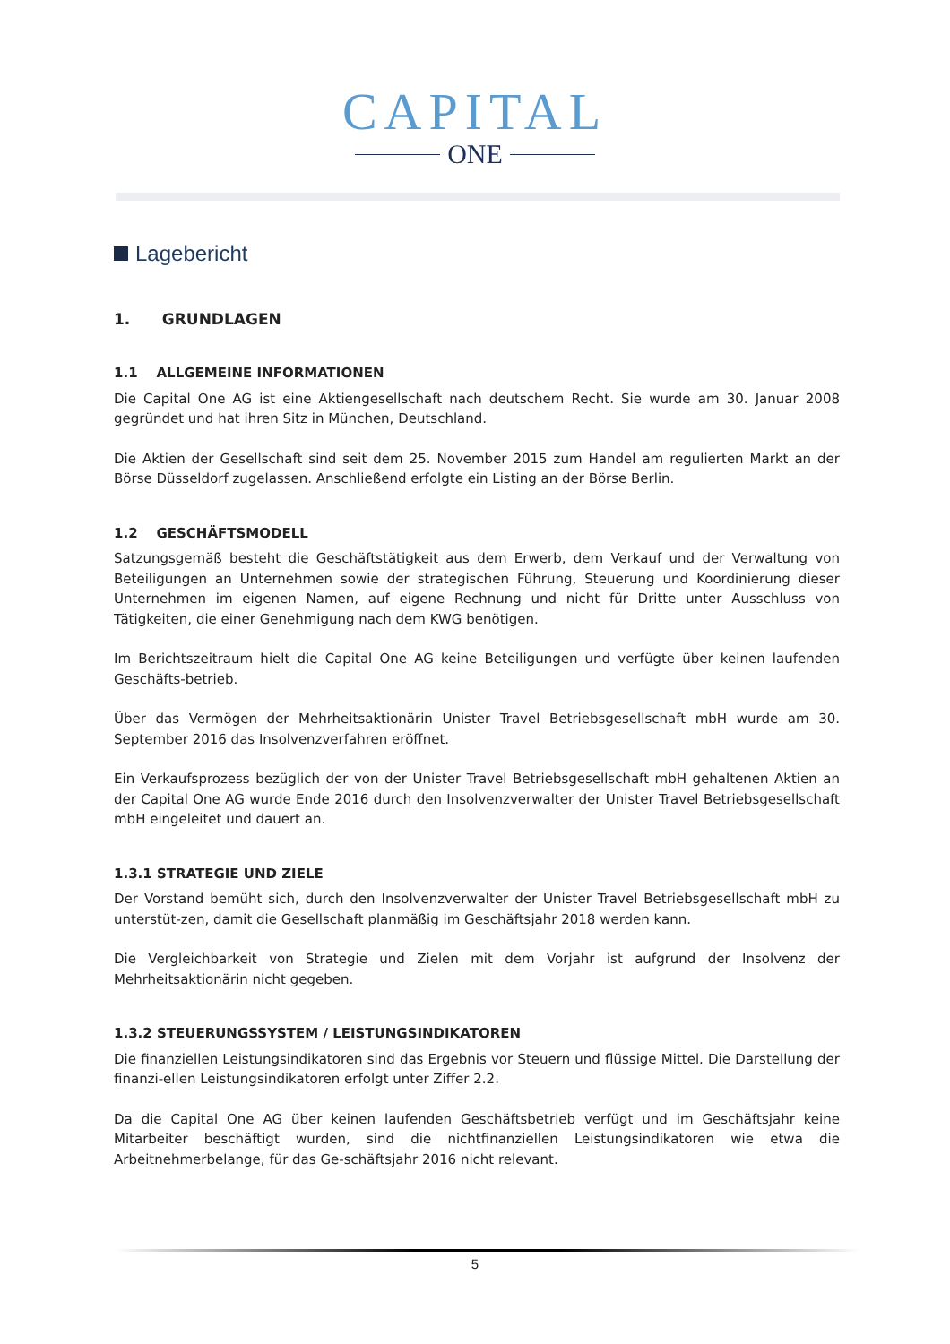CAPITAL
ONE
Lagebericht
1. GRUNDLAGEN
1.1 ALLGEMEINE INFORMATIONEN
Die Capital One AG ist eine Aktiengesellschaft nach deutschem Recht. Sie wurde am 30. Januar 2008 gegründet und hat ihren Sitz in München, Deutschland.
Die Aktien der Gesellschaft sind seit dem 25. November 2015 zum Handel am regulierten Markt an der Börse Düsseldorf zugelassen. Anschließend erfolgte ein Listing an der Börse Berlin.
1.2 GESCHÄFTSMODELL
Satzungsgemäß besteht die Geschäftstätigkeit aus dem Erwerb, dem Verkauf und der Verwaltung von Beteiligungen an Unternehmen sowie der strategischen Führung, Steuerung und Koordinierung dieser Unternehmen im eigenen Namen, auf eigene Rechnung und nicht für Dritte unter Ausschluss von Tätigkeiten, die einer Genehmigung nach dem KWG benötigen.
Im Berichtszeitraum hielt die Capital One AG keine Beteiligungen und verfügte über keinen laufenden Geschäfts-betrieb.
Über das Vermögen der Mehrheitsaktionärin Unister Travel Betriebsgesellschaft mbH wurde am 30. September 2016 das Insolvenzverfahren eröffnet.
Ein Verkaufsprozess bezüglich der von der Unister Travel Betriebsgesellschaft mbH gehaltenen Aktien an der Capital One AG wurde Ende 2016 durch den Insolvenzverwalter der Unister Travel Betriebsgesellschaft mbH eingeleitet und dauert an.
1.3.1 STRATEGIE UND ZIELE
Der Vorstand bemüht sich, durch den Insolvenzverwalter der Unister Travel Betriebsgesellschaft mbH zu unterstüt-zen, damit die Gesellschaft planmäßig im Geschäftsjahr 2018 werden kann.
Die Vergleichbarkeit von Strategie und Zielen mit dem Vorjahr ist aufgrund der Insolvenz der Mehrheitsaktionärin nicht gegeben.
1.3.2 STEUERUNGSSYSTEM / LEISTUNGSINDIKATOREN
Die finanziellen Leistungsindikatoren sind das Ergebnis vor Steuern und flüssige Mittel. Die Darstellung der finanzi-ellen Leistungsindikatoren erfolgt unter Ziffer 2.2.
Da die Capital One AG über keinen laufenden Geschäftsbetrieb verfügt und im Geschäftsjahr keine Mitarbeiter beschäftigt wurden, sind die nichtfinanziellen Leistungsindikatoren wie etwa die Arbeitnehmerbelange, für das Ge-schäftsjahr 2016 nicht relevant.
5